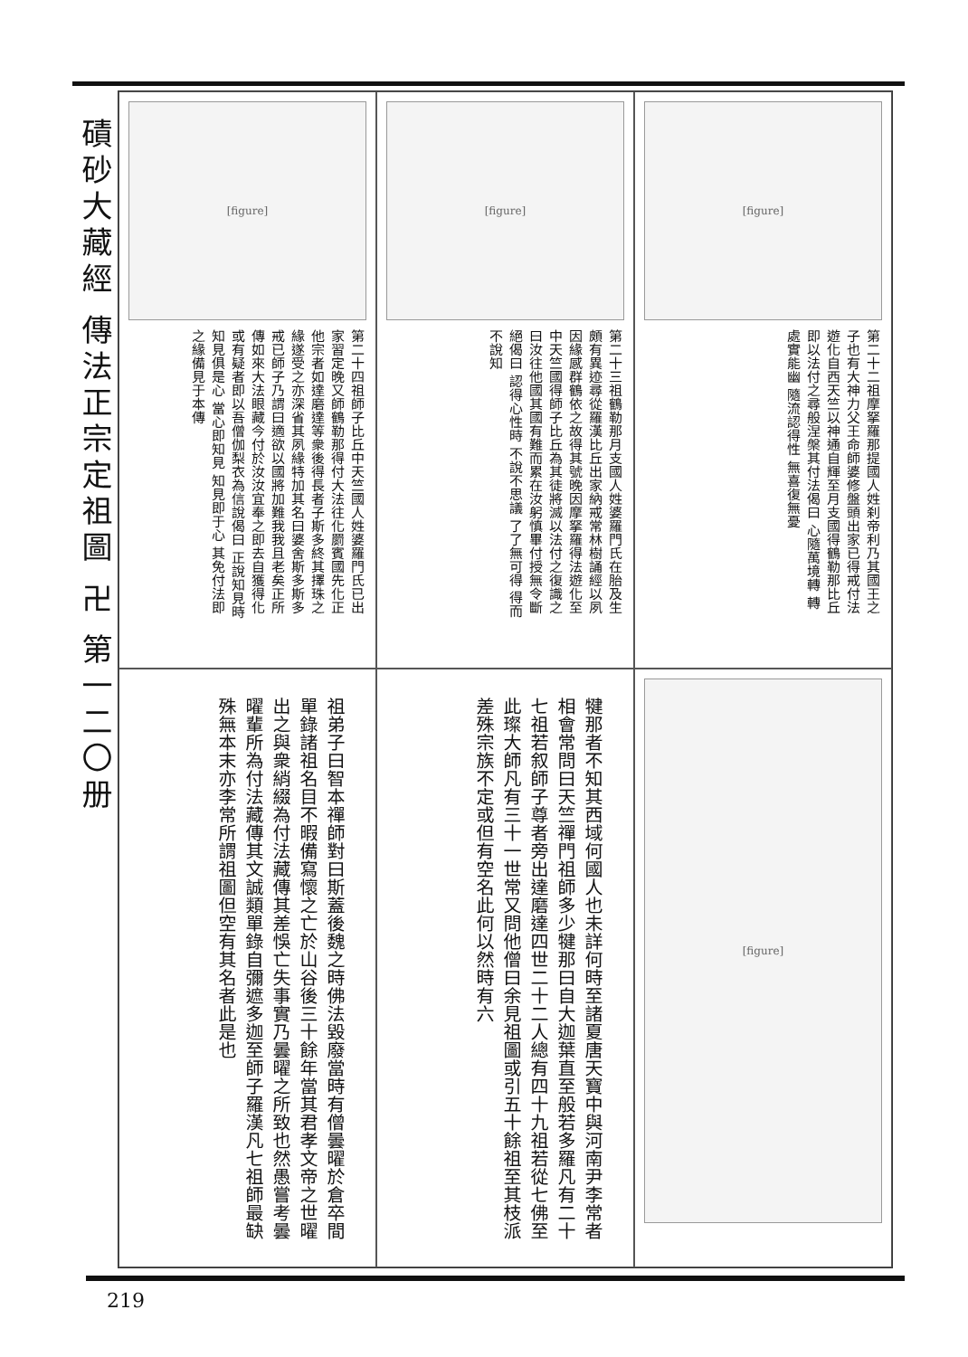磧砂大藏經 傳法正宗定祖圖 卍 第一二〇册
[figure]
第二十四祖師子比丘中天竺國人姓婆羅門氏已出家習定晚又師鶴勒那得付大法往化罽賓國先化正他宗者如達磨達等衆後得長者子斯多終其擇珠之緣遂受之亦深省其夙緣特加其名曰婆舍斯多斯多戒已師子乃謂曰適欲以國將加難我我且老矣正所傳如來大法眼藏今付於汝汝宜奉之即去自獲得化或有疑者即以吾僧伽梨衣為信說偈曰 正說知見時 知見俱是心 當心即知見 知見即于心 其免付法即之緣備見于本傳
[figure]
第二十三祖鶴勒那月支國人姓婆羅門氏在胎及生頗有異迹尋從羅漢比丘出家納戒常林樹誦經以夙因緣感群鶴依之故得其號晚因摩拏羅得法遊化至中天竺國得師子比丘為其徒將滅以法付之復識之曰汝往他國其國有難而累在汝躬慎畢付授無令斷絕偈曰 認得心性時 不說不思議 了了無可得 得而不說知
[figure]
第二十二祖摩拏羅那提國人姓刹帝利乃其國王之子也有大神力父王命師婆修盤頭出家已得戒付法遊化自西天竺以神通自輝至月支國得鶴勒那比丘即以法付之尋般涅槃其付法偈曰 心隨萬境轉 轉處實能幽 隨流認得性 無喜復無憂
祖弟子曰智本禪師對曰斯蓋後魏之時佛法毀廢當時有僧曇曜於倉卒間單錄諸祖名目不暇備寫懷之亡於山谷後三十餘年當其君孝文帝之世曜出之與衆綃綴為付法藏傳其差悞亡失事實乃曇曜之所致也然愚嘗考曇曜輩所為付法藏傳其文誠類單錄自彌遮多迦至師子羅漢凡七祖師最缺殊無本末亦李常所謂祖圖但空有其名者此是也
犍那者不知其西域何國人也未詳何時至諸夏唐天寶中與河南尹李常者相會常問曰天竺禪門祖師多少犍那曰自大迦葉直至般若多羅凡有二十七祖若叙師子尊者旁出達磨達四世二十二人總有四十九祖若從七佛至此璨大師凡有三十一世常又問他僧曰余見祖圖或引五十餘祖至其枝派差殊宗族不定或但有空名此何以然時有六
[figure]
219